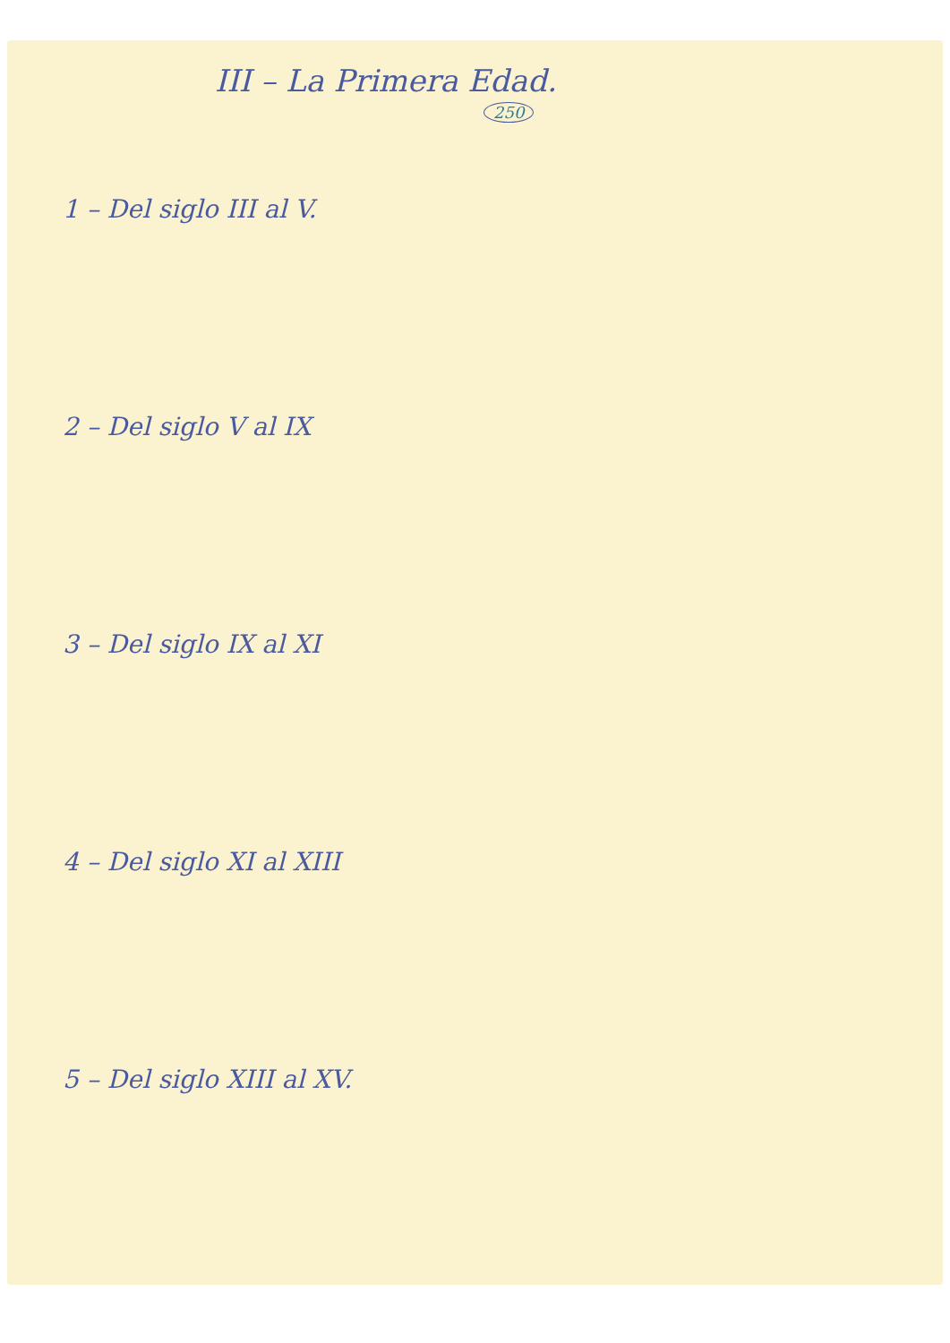III – La Primera Edad.
250
1 – Del siglo III al V.
2 – Del siglo V al IX
3 – Del siglo IX al XI
4 – Del siglo XI al XIII
5 – Del siglo XIII al XV.